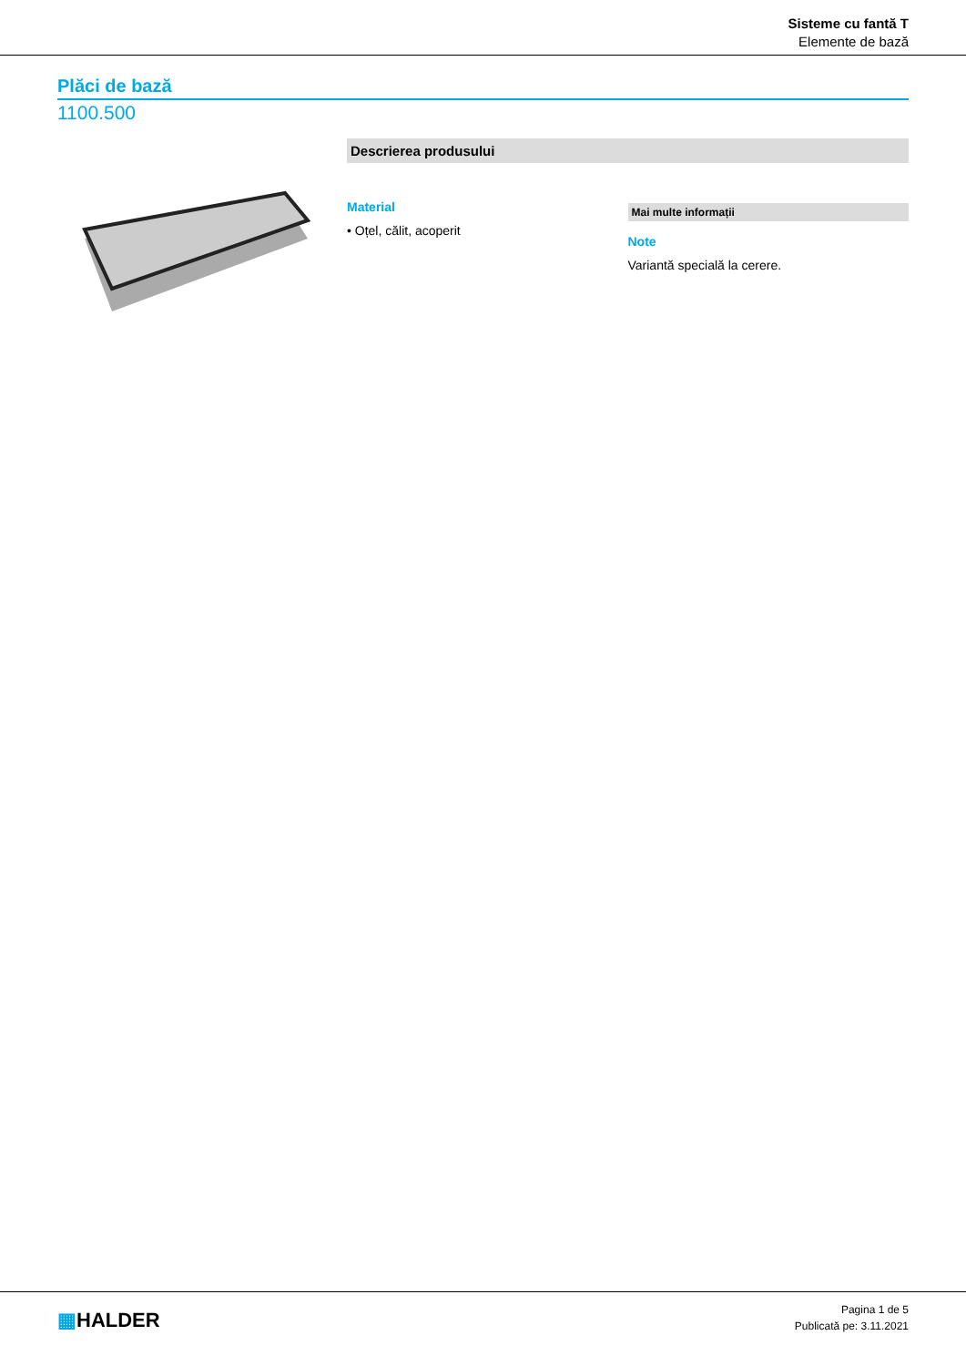Sisteme cu fantă T
Elemente de bază
Plăci de bază
1100.500
Descrierea produsului
Material
• Oțel, călit, acoperit
Mai multe informații
Note
Variantă specială la cerere.
▦HALDER
Pagina 1 de 5
Publicată pe: 3.11.2021